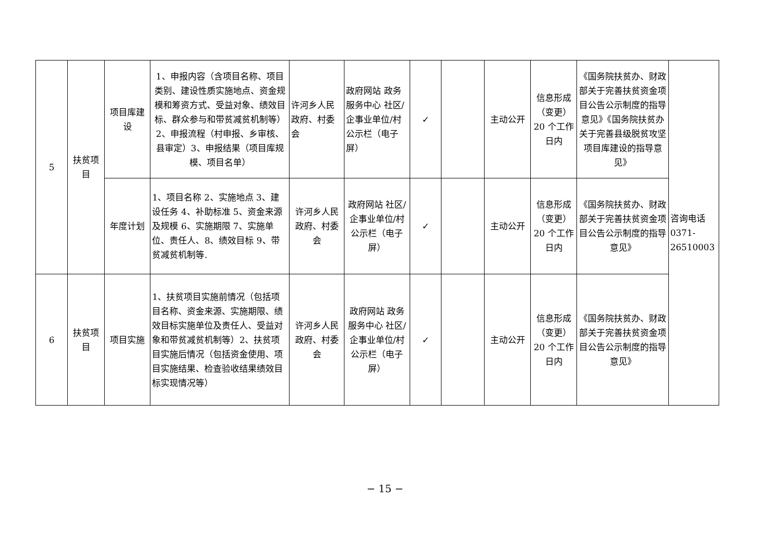| 5 | 扶贫项目 | 项目库建设 | 1、申报内容（含项目名称、项目类别、建设性质实施地点、资金规模和筹资方式、受益对象、绩效目标、群众参与和带贫减贫机制等）2、申报流程（村申报、乡审核、县审定）3、申报结果（项目库规模、项目名单） | 许河乡人民政府、村委会 | 政府网站 政务服务中心 社区/企事业单位/村公示栏（电子屏） | ✓ | | 主动公开 | 信息形成（变更）20 个工作日内 | 《国务院扶贫办、财政部关于完善扶贫资金项目公告公示制度的指导意见》《国务院扶贫办关于完善县级脱贫攻坚项目库建设的指导意见》 | 咨询电话 0371-26510003 |
| | | 年度计划 | 1、项目名称 2、实施地点 3、建设任务 4、补助标准 5、资金来源及规模 6、实施期限 7、实施单位、责任人、8、绩效目标 9、带贫减贫机制等. | 许河乡人民政府、村委会 | 政府网站 社区/企事业单位/村公示栏（电子屏） | ✓ | | 主动公开 | 信息形成（变更）20 个工作日内 | 《国务院扶贫办、财政部关于完善扶贫资金项目公告公示制度的指导意见》 | |
| 6 | 扶贫项目 | 项目实施 | 1、扶贫项目实施前情况（包括项目名称、资金来源、实施期限、绩效目标实施单位及责任人、受益对象和带贫减贫机制等）2、扶贫项目实施后情况（包括资金使用、项目实施结果、检查验收结果绩效目标实现情况等） | 许河乡人民政府、村委会 | 政府网站 政务服务中心 社区/企事业单位/村公示栏（电子屏） | ✓ | | 主动公开 | 信息形成（变更）20 个工作日内 | 《国务院扶贫办、财政部关于完善扶贫资金项目公告公示制度的指导意见》 | |
− 15 −